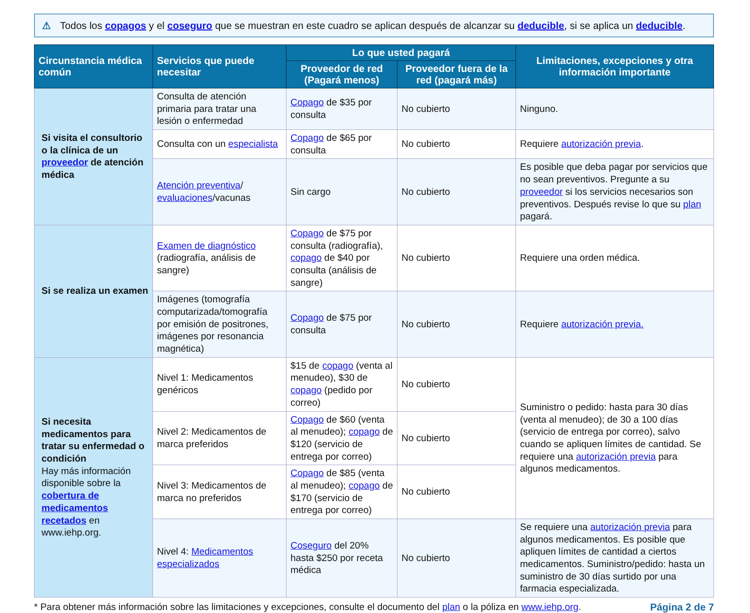⚠ Todos los copagos y el coseguro que se muestran en este cuadro se aplican después de alcanzar su deducible, si se aplica un deducible.
| Circunstancia médica común | Servicios que puede necesitar | Lo que usted pagará | | Limitaciones, excepciones y otra información importante |
| --- | --- | --- | --- | --- |
| | | Proveedor de red (Pagará menos) | Proveedor fuera de la red (pagará más) | |
| Si visita el consultorio o la clínica de un proveedor de atención médica | Consulta de atención primaria para tratar una lesión o enfermedad | Copago de $35 por consulta | No cubierto | Ninguno. |
| | Consulta con un especialista | Copago de $65 por consulta | No cubierto | Requiere autorización previa . |
| | Atención preventiva / evaluaciones /vacunas | Sin cargo | No cubierto | Es posible que deba pagar por servicios que no sean preventivos. Pregunte a su proveedor si los servicios necesarios son preventivos. Después revise lo que su plan pagará. |
| Si se realiza un examen | Examen de diagnóstico (radiografía, análisis de sangre) | Copago de $75 por consulta (radiografía), copago de $40 por consulta (análisis de sangre) | No cubierto | Requiere una orden médica. |
| | Imágenes (tomografía computarizada/tomografía por emisión de positrones, imágenes por resonancia magnética) | Copago de $75 por consulta | No cubierto | Requiere autorización previa. |
| Si necesita medicamentos para tratar su enfermedad o condición Hay más información disponible sobre la cobertura de medicamentos recetados en www.iehp.org. | Nivel 1: Medicamentos genéricos | $15 de copago (venta al menudeo), $30 de copago (pedido por correo) | No cubierto | Suministro o pedido: hasta para 30 días (venta al menudeo); de 30 a 100 días (servicio de entrega por correo), salvo cuando se apliquen límites de cantidad. Se requiere una autorización previa para algunos medicamentos. |
| | Nivel 2: Medicamentos de marca preferidos | Copago de $60 (venta al menudeo); copago de $120 (servicio de entrega por correo) | No cubierto | |
| | Nivel 3: Medicamentos de marca no preferidos | Copago de $85 (venta al menudeo); copago de $170 (servicio de entrega por correo) | No cubierto | |
| | Nivel 4: Medicamentos especializados | Coseguro del 20% hasta $250 por receta médica | No cubierto | Se requiere una autorización previa para algunos medicamentos. Es posible que apliquen límites de cantidad a ciertos medicamentos. Suministro/pedido: hasta un suministro de 30 días surtido por una farmacia especializada. |
* Para obtener más información sobre las limitaciones y excepciones, consulte el documento del plan o la póliza en www.iehp.org. Página 2 de 7